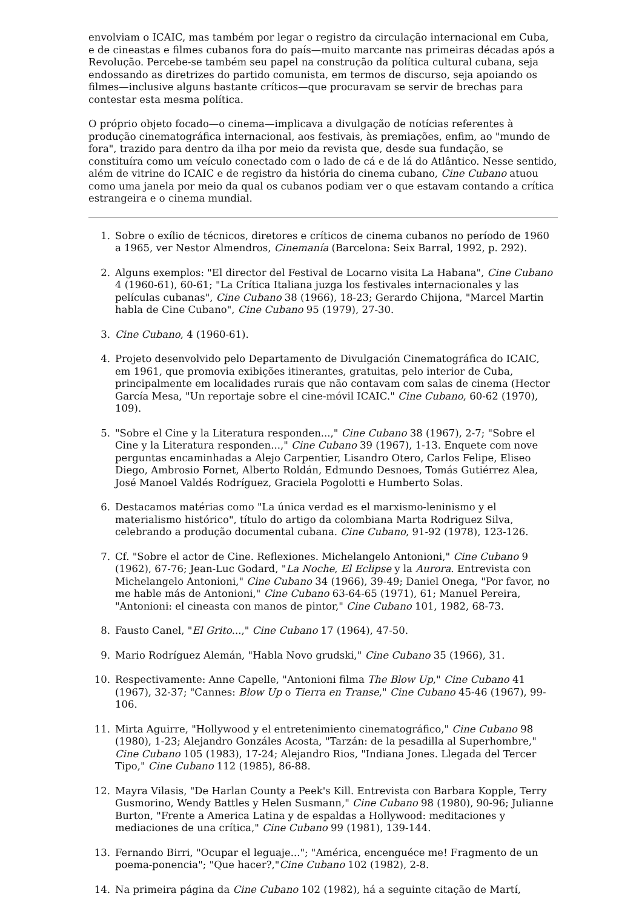envolviam o ICAIC, mas também por legar o registro da circulação internacional em Cuba, e de cineastas e filmes cubanos fora do país—muito marcante nas primeiras décadas após a Revolução. Percebe-se também seu papel na construção da política cultural cubana, seja endossando as diretrizes do partido comunista, em termos de discurso, seja apoiando os filmes—inclusive alguns bastante críticos—que procuravam se servir de brechas para contestar esta mesma política.
O próprio objeto focado—o cinema—implicava a divulgação de notícias referentes à produção cinematográfica internacional, aos festivais, às premiações, enfim, ao "mundo de fora", trazido para dentro da ilha por meio da revista que, desde sua fundação, se constituíra como um veículo conectado com o lado de cá e de lá do Atlântico. Nesse sentido, além de vitrine do ICAIC e de registro da história do cinema cubano, Cine Cubano atuou como uma janela por meio da qual os cubanos podiam ver o que estavam contando a crítica estrangeira e o cinema mundial.
1. Sobre o exílio de técnicos, diretores e críticos de cinema cubanos no período de 1960 a 1965, ver Nestor Almendros, Cinemanía (Barcelona: Seix Barral, 1992, p. 292).
2. Alguns exemplos: "El director del Festival de Locarno visita La Habana", Cine Cubano 4 (1960-61), 60-61; "La Crítica Italiana juzga los festivales internacionales y las películas cubanas", Cine Cubano 38 (1966), 18-23; Gerardo Chijona, "Marcel Martin habla de Cine Cubano", Cine Cubano 95 (1979), 27-30.
3. Cine Cubano, 4 (1960-61).
4. Projeto desenvolvido pelo Departamento de Divulgación Cinematográfica do ICAIC, em 1961, que promovia exibições itinerantes, gratuitas, pelo interior de Cuba, principalmente em localidades rurais que não contavam com salas de cinema (Hector García Mesa, "Un reportaje sobre el cine-móvil ICAIC." Cine Cubano, 60-62 (1970), 109).
5. "Sobre el Cine y la Literatura responden...," Cine Cubano 38 (1967), 2-7; "Sobre el Cine y la Literatura responden...," Cine Cubano 39 (1967), 1-13. Enquete com nove perguntas encaminhadas a Alejo Carpentier, Lisandro Otero, Carlos Felipe, Eliseo Diego, Ambrosio Fornet, Alberto Roldán, Edmundo Desnoes, Tomás Gutiérrez Alea, José Manoel Valdés Rodríguez, Graciela Pogolotti e Humberto Solas.
6. Destacamos matérias como "La única verdad es el marxismo-leninismo y el materialismo histórico", título do artigo da colombiana Marta Rodriguez Silva, celebrando a produção documental cubana. Cine Cubano, 91-92 (1978), 123-126.
7. Cf. "Sobre el actor de Cine. Reflexiones. Michelangelo Antonioni," Cine Cubano 9 (1962), 67-76; Jean-Luc Godard, "La Noche, El Eclipse y la Aurora. Entrevista con Michelangelo Antonioni," Cine Cubano 34 (1966), 39-49; Daniel Onega, "Por favor, no me hable más de Antonioni," Cine Cubano 63-64-65 (1971), 61; Manuel Pereira, "Antonioni: el cineasta con manos de pintor," Cine Cubano 101, 1982, 68-73.
8. Fausto Canel, "El Grito...," Cine Cubano 17 (1964), 47-50.
9. Mario Rodríguez Alemán, "Habla Novo grudski," Cine Cubano 35 (1966), 31.
10. Respectivamente: Anne Capelle, "Antonioni filma The Blow Up," Cine Cubano 41 (1967), 32-37; "Cannes: Blow Up o Tierra en Transe," Cine Cubano 45-46 (1967), 99-106.
11. Mirta Aguirre, "Hollywood y el entretenimiento cinematográfico," Cine Cubano 98 (1980), 1-23; Alejandro Gonzáles Acosta, "Tarzán: de la pesadilla al Superhombre," Cine Cubano 105 (1983), 17-24; Alejandro Rios, "Indiana Jones. Llegada del Tercer Tipo," Cine Cubano 112 (1985), 86-88.
12. Mayra Vilasis, "De Harlan County a Peek's Kill. Entrevista con Barbara Kopple, Terry Gusmorino, Wendy Battles y Helen Susmann," Cine Cubano 98 (1980), 90-96; Julianne Burton, "Frente a America Latina y de espaldas a Hollywood: meditaciones y mediaciones de una crítica," Cine Cubano 99 (1981), 139-144.
13. Fernando Birri, "Ocupar el leguaje..."; "América, encenguéce me! Fragmento de un poema-ponencia"; "Que hacer?,"Cine Cubano 102 (1982), 2-8.
14. Na primeira página da Cine Cubano 102 (1982), há a seguinte citação de Martí,